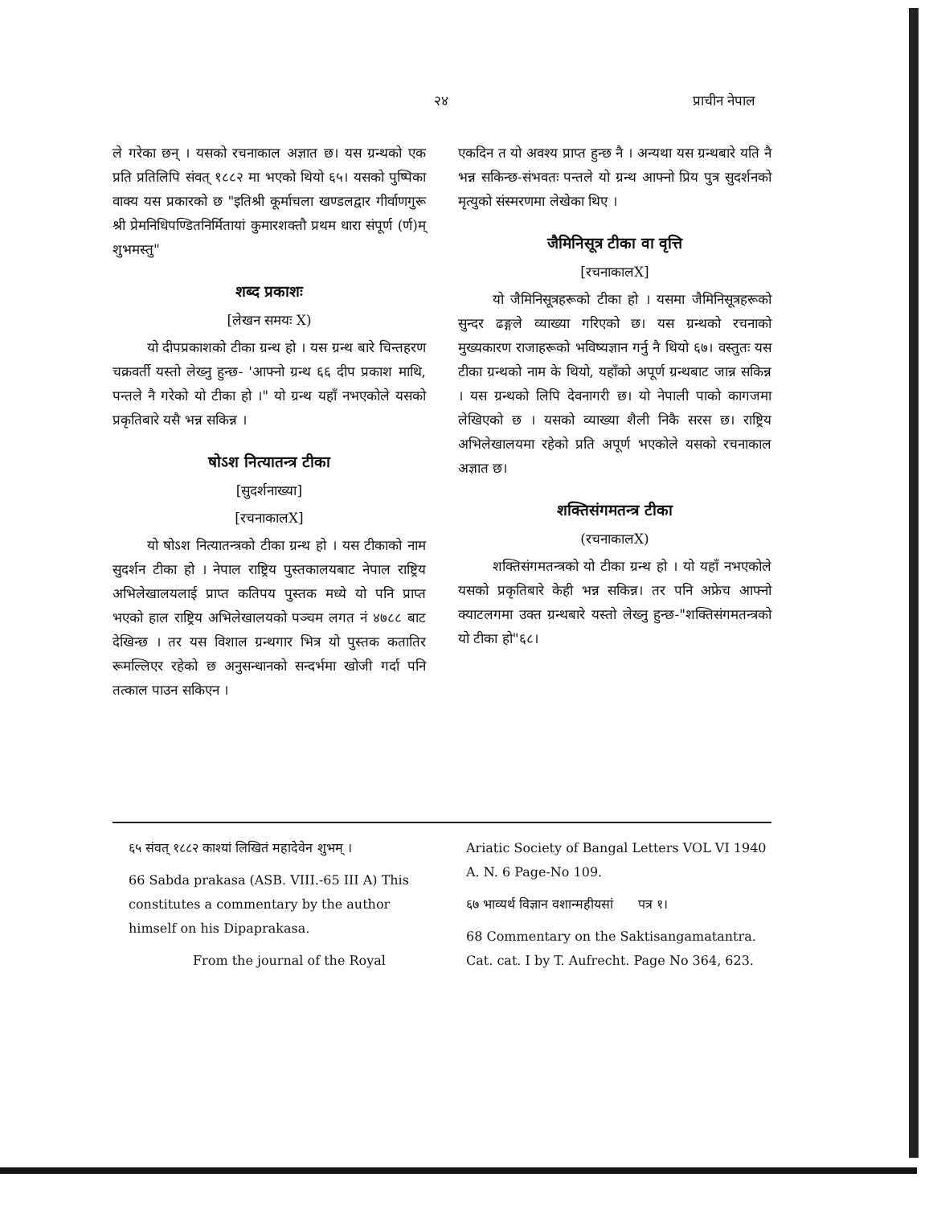२४ प्राचीन नेपाल
ले गरेका छन् । यसको रचनाकाल अज्ञात छ। यस ग्रन्थको एक प्रति प्रतिलिपि संवत् १८८२ मा भएको थियो ६५। यसको पुष्पिका वाक्य यस प्रकारको छ "इतिश्री कूर्माचला खण्डलद्वार गीर्वाणगुरू श्री प्रेमनिधिपण्डितनिर्मितायां कुमारशक्तौ प्रथम धारा संपूर्ण (र्ण)म् शुभमस्तु"
शब्द प्रकाशः
[लेखन समयः X)
यो दीपप्रकाशको टीका ग्रन्थ हो । यस ग्रन्थ बारे चिन्तहरण चक्रवर्ती यस्तो लेख्नु हुन्छ- 'आफ्नो ग्रन्थ ६६ दीप प्रकाश माथि, पन्तले नै गरेको यो टीका हो ।" यो ग्रन्थ यहाँ नभएकोले यसको प्रकृतिबारे यसै भन्न सकिन्न ।
षोऽश नित्यातन्त्र टीका
[सुदर्शनाख्या]
[रचनाकालX]
यो षोऽश नित्यातन्त्रको टीका ग्रन्थ हो । यस टीकाको नाम सुदर्शन टीका हो । नेपाल राष्ट्रिय पुस्तकालयबाट नेपाल राष्ट्रिय अभिलेखालयलाई प्राप्त कतिपय पुस्तक मध्ये यो पनि प्राप्त भएको हाल राष्ट्रिय अभिलेखालयको पञ्चम लगत नं ४७८८ बाट देखिन्छ । तर यस विशाल ग्रन्थगार भित्र यो पुस्तक कतातिर रूमल्लिएर रहेको छ अनुसन्धानको सन्दर्भमा खोजी गर्दा पनि तत्काल पाउन सकिएन ।
एकदिन त यो अवश्य प्राप्त हुन्छ नै । अन्यथा यस ग्रन्थबारे यति नै भन्न सकिन्छ-संभवतः पन्तले यो ग्रन्थ आफ्नो प्रिय पुत्र सुदर्शनको मृत्युको संस्मरणमा लेखेका थिए ।
जैमिनिसूत्र टीका वा वृत्ति
[रचनाकालX]
यो जैमिनिसूत्रहरूको टीका हो । यसमा जैमिनिसूत्रहरूको सुन्दर ढङ्गले व्याख्या गरिएको छ। यस ग्रन्थको रचनाको मुख्यकारण राजाहरूको भविष्यज्ञान गर्नु नै थियो ६७। वस्तुतः यस टीका ग्रन्थको नाम के थियो, यहाँको अपूर्ण ग्रन्थबाट जान्न सकिन्न । यस ग्रन्थको लिपि देवनागरी छ। यो नेपाली पाको कागजमा लेखिएको छ । यसको व्याख्या शैली निकै सरस छ। राष्ट्रिय अभिलेखालयमा रहेको प्रति अपूर्ण भएकोले यसको रचनाकाल अज्ञात छ।
शक्तिसंगमतन्त्र टीका
(रचनाकालX)
शक्तिसंगमतन्त्रको यो टीका ग्रन्थ हो । यो यहाँ नभएकोले यसको प्रकृतिबारे केही भन्न सकिन्न। तर पनि अफ्रेच आफ्नो क्याटलगमा उक्त ग्रन्थबारे यस्तो लेख्नु हुन्छ-"शक्तिसंगमतन्त्रको यो टीका हो"६८।
६५ संवत् १८८२ काश्यां लिखितं महादेवेन शुभम् ।
66 Sabda prakasa (ASB. VIII.-65 III A) This constitutes a commentary by the author himself on his Dipaprakasa.
From the journal of the Royal
Ariatic Society of Bangal Letters VOL VI 1940 A. N. 6 Page-No 109.
६७ भाव्यर्थ विज्ञान वशान्महीयसां पत्र १।
68 Commentary on the Saktisangamatantra. Cat. cat. I by T. Aufrecht. Page No 364, 623.